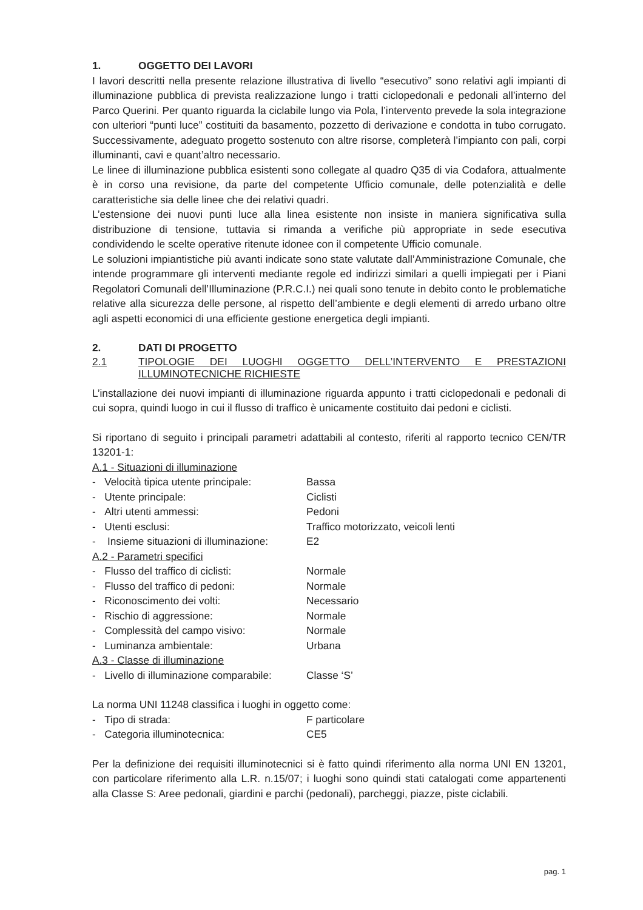1. OGGETTO DEI LAVORI
I lavori descritti nella presente relazione illustrativa di livello “esecutivo” sono relativi agli impianti di illuminazione pubblica di prevista realizzazione lungo i tratti ciclopedonali e pedonali all’interno del Parco Querini. Per quanto riguarda la ciclabile lungo via Pola, l’intervento prevede la sola integrazione con ulteriori “punti luce” costituiti da basamento, pozzetto di derivazione e condotta in tubo corrugato. Successivamente, adeguato progetto sostenuto con altre risorse, completerà l’impianto con pali, corpi illuminanti, cavi e quant’altro necessario.
Le linee di illuminazione pubblica esistenti sono collegate al quadro Q35 di via Codafora, attualmente è in corso una revisione, da parte del competente Ufficio comunale, delle potenzialità e delle caratteristiche sia delle linee che dei relativi quadri.
L’estensione dei nuovi punti luce alla linea esistente non insiste in maniera significativa sulla distribuzione di tensione, tuttavia si rimanda a verifiche più appropriate in sede esecutiva condividendo le scelte operative ritenute idonee con il competente Ufficio comunale.
Le soluzioni impiantistiche più avanti indicate sono state valutate dall’Amministrazione Comunale, che intende programmare gli interventi mediante regole ed indirizzi similari a quelli impiegati per i Piani Regolatori Comunali dell’Illuminazione (P.R.C.I.) nei quali sono tenute in debito conto le problematiche relative alla sicurezza delle persone, al rispetto dell’ambiente e degli elementi di arredo urbano oltre agli aspetti economici di una efficiente gestione energetica degli impianti.
2. DATI DI PROGETTO
2.1 TIPOLOGIE DEI LUOGHI OGGETTO DELL’INTERVENTO E PRESTAZIONI ILLUMINOTECNICHE RICHIESTE
L’installazione dei nuovi impianti di illuminazione riguarda appunto i tratti ciclopedonali e pedonali di cui sopra, quindi luogo in cui il flusso di traffico è unicamente costituito dai pedoni e ciclisti.
Si riportano di seguito i principali parametri adattabili al contesto, riferiti al rapporto tecnico CEN/TR 13201-1:
A.1 - Situazioni di illuminazione
- Velocità tipica utente principale:
Bassa
- Utente principale: Ciclisti
- Altri utenti ammessi: Pedoni
- Utenti esclusi: Traffico motorizzato, veicoli lenti
- Insieme situazioni di illuminazione:
E2
A.2 - Parametri specifici
- Flusso del traffico di ciclisti:
Normale
- Flusso del traffico di pedoni: Normale
- Riconoscimento dei volti: Necessario
- Rischio di aggressione: Normale
- Complessità del campo visivo: Normale
- Luminanza ambientale: Urbana
A.3 - Classe di illuminazione
- Livello di illuminazione comparabile:
Classe ‘S’
La norma UNI 11248 classifica i luoghi in oggetto come:
- Tipo di strada: F particolare
- Categoria illuminotecnica: CE5
Per la definizione dei requisiti illuminotecnici si è fatto quindi riferimento alla norma UNI EN 13201, con particolare riferimento alla L.R. n.15/07; i luoghi sono quindi stati catalogati come appartenenti alla Classe S: Aree pedonali, giardini e parchi (pedonali), parcheggi, piazze, piste ciclabili.
pag. 1